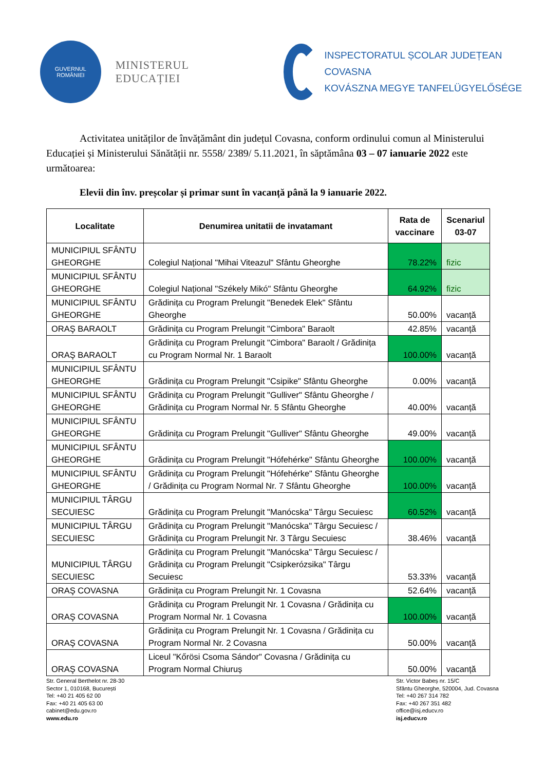GUVERNUL
ROMÂNIEI
MINISTERUL EDUCAȚIEI
INSPECTORATUL ȘCOLAR JUDEȚEAN COVASNA
KOVÁSZNA MEGYE TANFELÜGYELŐSÉGE
Activitatea unităților de învățământ din județul Covasna, conform ordinului comun al Ministerului Educației și Ministerului Sănătății nr. 5558/ 2389/ 5.11.2021, în săptămâna 03 – 07 ianuarie 2022 este următoarea:
Elevii din înv. preșcolar și primar sunt în vacanță până la 9 ianuarie 2022.
| Localitate | Denumirea unitatii de invatamant | Rata de vaccinare | Scenariul 03-07 |
| --- | --- | --- | --- |
| MUNICIPIUL SFÂNTU GHEORGHE | Colegiul Național "Mihai Viteazul" Sfântu Gheorghe | 78.22% | fizic |
| MUNICIPIUL SFÂNTU GHEORGHE | Colegiul Național "Székely Mikó" Sfântu Gheorghe | 64.92% | fizic |
| MUNICIPIUL SFÂNTU GHEORGHE | Grădinița cu Program Prelungit "Benedek Elek" Sfântu Gheorghe | 50.00% | vacanță |
| ORAŞ BARAOLT | Grădinița cu Program Prelungit "Cimbora" Baraolt | 42.85% | vacanță |
| ORAŞ BARAOLT | Grădinița cu Program Prelungit "Cimbora" Baraolt / Grădinița cu Program Normal Nr. 1 Baraolt | 100.00% | vacanță |
| MUNICIPIUL SFÂNTU GHEORGHE | Grădinița cu Program Prelungit "Csipike" Sfântu Gheorghe | 0.00% | vacanță |
| MUNICIPIUL SFÂNTU GHEORGHE | Grădinița cu Program Prelungit "Gulliver" Sfântu Gheorghe / Grădinița cu Program Normal Nr. 5 Sfântu Gheorghe | 40.00% | vacanță |
| MUNICIPIUL SFÂNTU GHEORGHE | Grădinița cu Program Prelungit "Gulliver" Sfântu Gheorghe | 49.00% | vacanță |
| MUNICIPIUL SFÂNTU GHEORGHE | Grădinița cu Program Prelungit "Hófehérke" Sfântu Gheorghe | 100.00% | vacanță |
| MUNICIPIUL SFÂNTU GHEORGHE | Grădinița cu Program Prelungit "Hófehérke" Sfântu Gheorghe / Grădinița cu Program Normal Nr. 7 Sfântu Gheorghe | 100.00% | vacanță |
| MUNICIPIUL TÂRGU SECUIESC | Grădinița cu Program Prelungit "Manócska" Târgu Secuiesc | 60.52% | vacanță |
| MUNICIPIUL TÂRGU SECUIESC | Grădinița cu Program Prelungit "Manócska" Târgu Secuiesc / Grădinița cu Program Prelungit Nr. 3 Târgu Secuiesc | 38.46% | vacanță |
| MUNICIPIUL TÂRGU SECUIESC | Grădinița cu Program Prelungit "Manócska" Târgu Secuiesc / Grădinița cu Program Prelungit "Csipkerózsika" Târgu Secuiesc | 53.33% | vacanță |
| ORAŞ COVASNA | Grădinița cu Program Prelungit Nr. 1 Covasna | 52.64% | vacanță |
| ORAŞ COVASNA | Grădinița cu Program Prelungit Nr. 1 Covasna / Grădinița cu Program Normal Nr. 1 Covasna | 100.00% | vacanță |
| ORAŞ COVASNA | Grădinița cu Program Prelungit Nr. 1 Covasna / Grădinița cu Program Normal Nr. 2 Covasna | 50.00% | vacanță |
| ORAŞ COVASNA | Liceul "Kőrösi Csoma Sándor" Covasna / Grădinița cu Program Normal Chiuruș | 50.00% | vacanță |
Str. General Berthelot nr. 28-30
Sector 1, 010168, București
Tel: +40 21 405 62 00
Fax: +40 21 405 63 00
cabinet@edu.gov.ro
www.edu.ro
Str. Victor Babeș nr. 15/C
Sfântu Gheorghe, 520004, Jud. Covasna
Tel: +40 267 314 782
Fax: +40 267 351 482
office@isj.educv.ro
isj.educv.ro